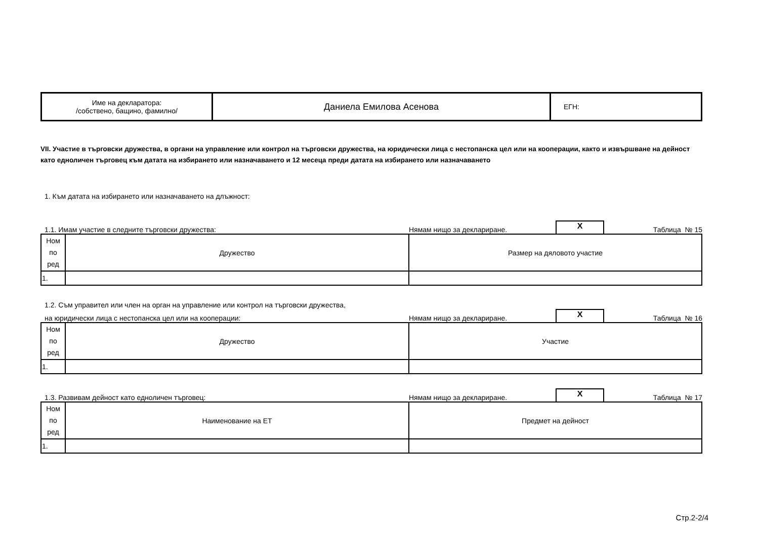| Име на декларатора: /собствено, бащино, фамилно/ | Даниела Емилова Асенова | ЕГН: |
VII. Участие в търговски дружества, в органи на управление или контрол на търговски дружества, на юридически лица с нестопанска цел или на кооперации, както и извършване на дейност като едноличен търговец към датата на избирането или назначаването и 12 месеца преди датата на избирането или назначаването
1. Към датата на избирането или назначаването на длъжност:
1.1. Имам участие в следните търговски дружества:
Нямам нищо за деклариране.
X
Таблица № 15
| Ном по ред | Дружество | Размер на дяловото участие |
| 1. | | |
1.2. Съм управител или член на орган на управление или контрол на търговски дружества,
на юридически лица с нестопанска цел или на кооперации:
Нямам нищо за деклариране.
X
Таблица № 16
| Ном по ред | Дружество | Участие |
| 1. | | |
1.3. Развивам дейност като едноличен търговец:
Нямам нищо за деклариране.
X
Таблица № 17
| Ном по ред | Наименование на ЕТ | Предмет на дейност |
| 1. | | |
Стр.2-2/4